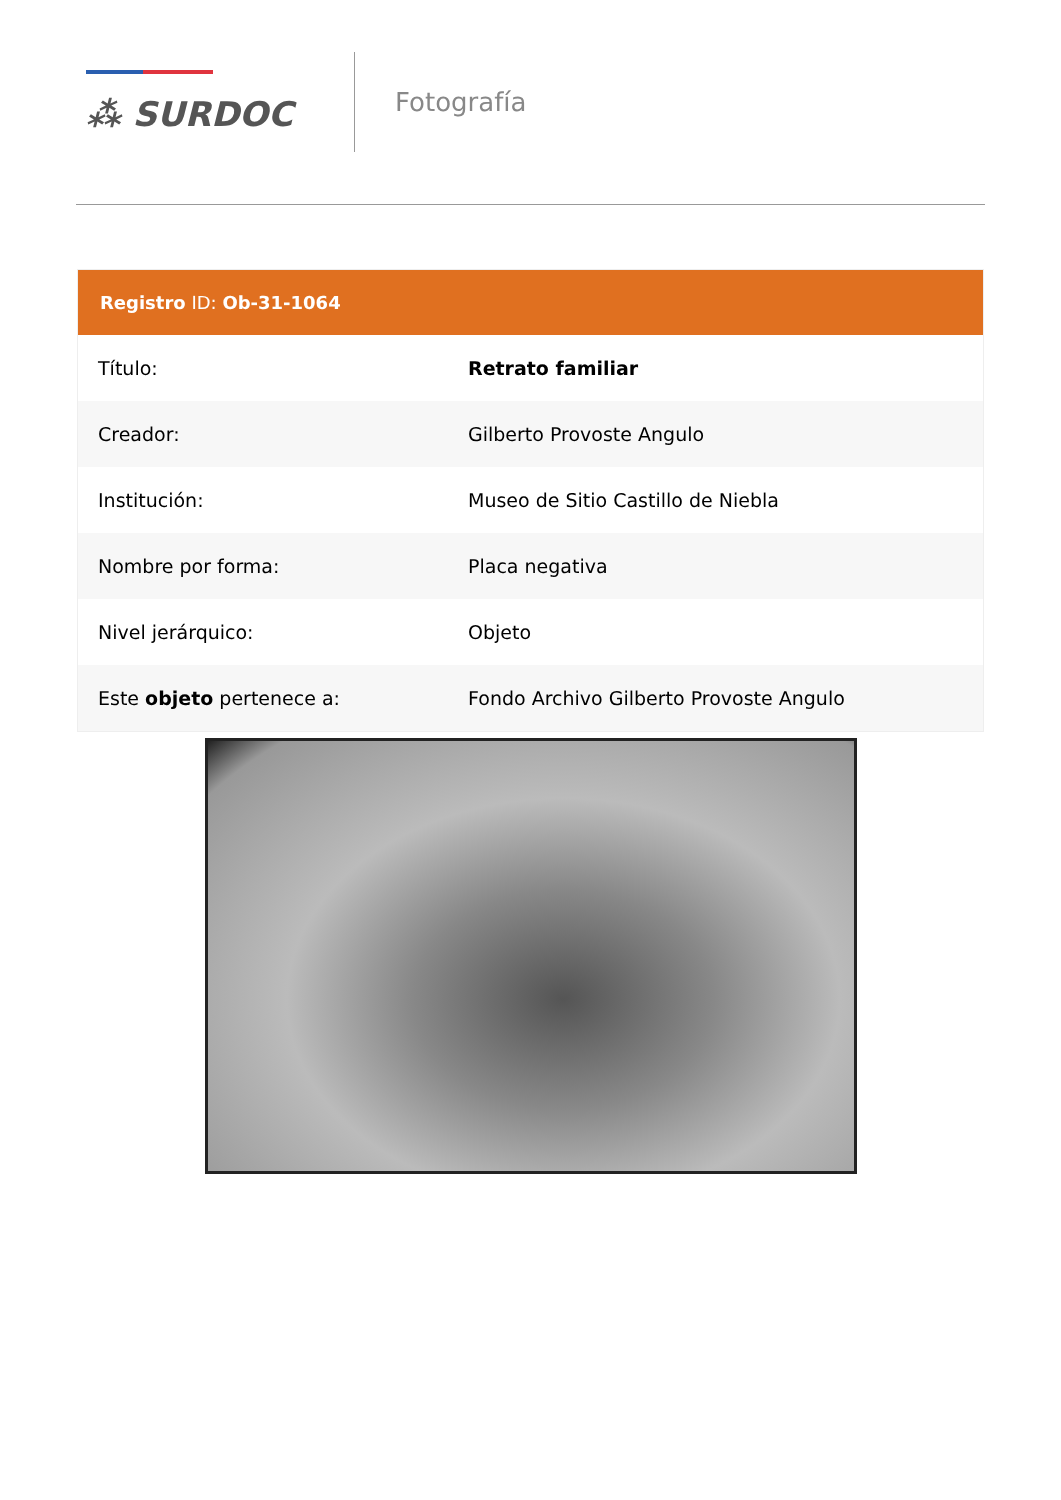⁂ SURDOC
Fotografía
Registro ID: Ob-31-1064
| Título: | Retrato familiar |
| Creador: | Gilberto Provoste Angulo |
| Institución: | Museo de Sitio Castillo de Niebla |
| Nombre por forma: | Placa negativa |
| Nivel jerárquico: | Objeto |
| Este objeto pertenece a: | Fondo Archivo Gilberto Provoste Angulo |